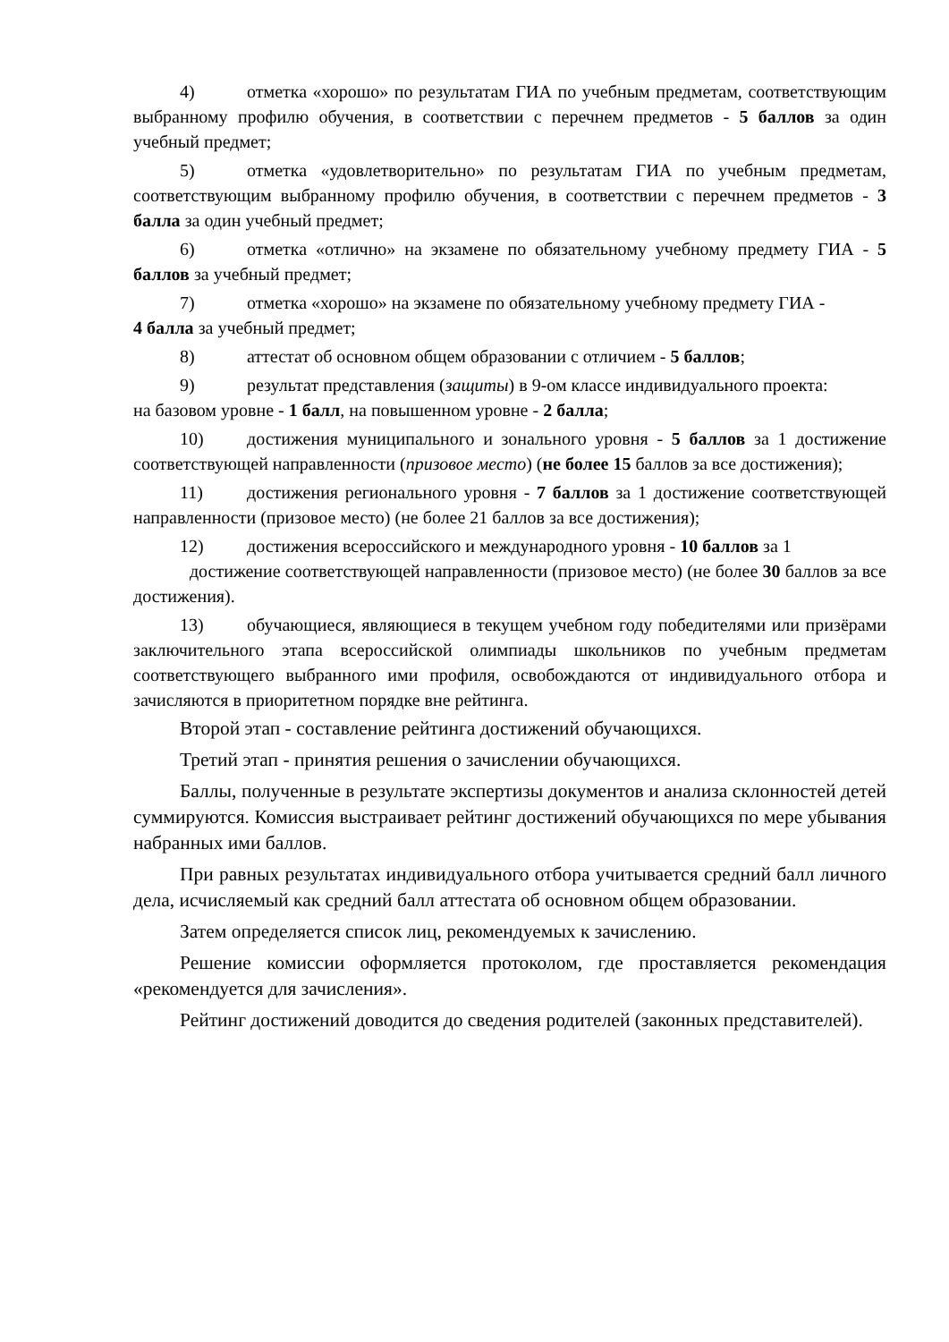4) отметка «хорошо» по результатам ГИА по учебным предметам, соответствующим выбранному профилю обучения, в соответствии с перечнем предметов - 5 баллов за один учебный предмет;
5) отметка «удовлетворительно» по результатам ГИА по учебным предметам, соответствующим выбранному профилю обучения, в соответствии с перечнем предметов - 3 балла за один учебный предмет;
6) отметка «отлично» на экзамене по обязательному учебному предмету ГИА - 5 баллов за учебный предмет;
7) отметка «хорошо» на экзамене по обязательному учебному предмету ГИА -
4 балла за учебный предмет;
8) аттестат об основном общем образовании с отличием - 5 баллов;
9) результат представления (защиты) в 9-ом классе индивидуального проекта:
на базовом уровне - 1 балл, на повышенном уровне - 2 балла;
10) достижения муниципального и зонального уровня - 5 баллов за 1 достижение соответствующей направленности (призовое место) (не более 15 баллов за все достижения);
11) достижения регионального уровня - 7 баллов за 1 достижение соответствующей направленности (призовое место) (не более 21 баллов за все достижения);
12) достижения всероссийского и международного уровня - 10 баллов за 1
достижение соответствующей направленности (призовое место) (не более 30 баллов за все достижения).
13) обучающиеся, являющиеся в текущем учебном году победителями или призёрами заключительного этапа всероссийской олимпиады школьников по учебным предметам соответствующего выбранного ими профиля, освобождаются от индивидуального отбора и зачисляются в приоритетном порядке вне рейтинга.
Второй этап - составление рейтинга достижений обучающихся.
Третий этап - принятия решения о зачислении обучающихся.
Баллы, полученные в результате экспертизы документов и анализа склонностей детей суммируются. Комиссия выстраивает рейтинг достижений обучающихся по мере убывания набранных ими баллов.
При равных результатах индивидуального отбора учитывается средний балл личного дела, исчисляемый как средний балл аттестата об основном общем образовании.
Затем определяется список лиц, рекомендуемых к зачислению.
Решение комиссии оформляется протоколом, где проставляется рекомендация «рекомендуется для зачисления».
Рейтинг достижений доводится до сведения родителей (законных представителей).